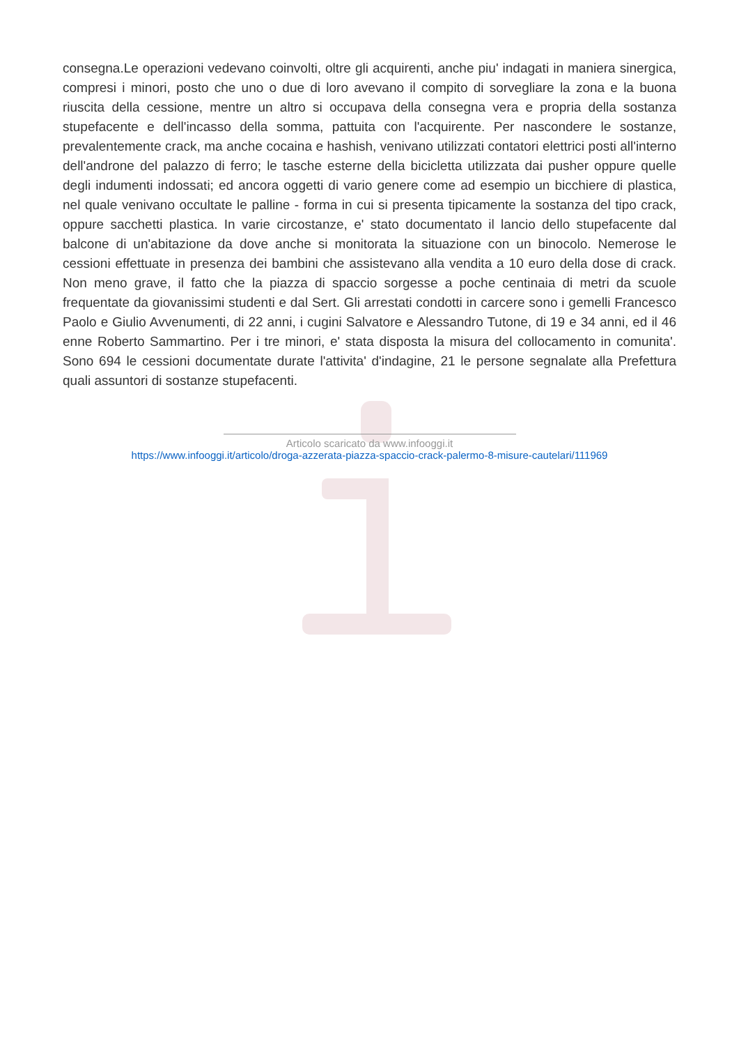consegna.Le operazioni vedevano coinvolti, oltre gli acquirenti, anche piu' indagati in maniera sinergica, compresi i minori, posto che uno o due di loro avevano il compito di sorvegliare la zona e la buona riuscita della cessione, mentre un altro si occupava della consegna vera e propria della sostanza stupefacente e dell'incasso della somma, pattuita con l'acquirente. Per nascondere le sostanze, prevalentemente crack, ma anche cocaina e hashish, venivano utilizzati contatori elettrici posti all'interno dell'androne del palazzo di ferro; le tasche esterne della bicicletta utilizzata dai pusher oppure quelle degli indumenti indossati; ed ancora oggetti di vario genere come ad esempio un bicchiere di plastica, nel quale venivano occultate le palline - forma in cui si presenta tipicamente la sostanza del tipo crack, oppure sacchetti plastica. In varie circostanze, e' stato documentato il lancio dello stupefacente dal balcone di un'abitazione da dove anche si monitorata la situazione con un binocolo. Nemerose le cessioni effettuate in presenza dei bambini che assistevano alla vendita a 10 euro della dose di crack. Non meno grave, il fatto che la piazza di spaccio sorgesse a poche centinaia di metri da scuole frequentate da giovanissimi studenti e dal Sert. Gli arrestati condotti in carcere sono i gemelli Francesco Paolo e Giulio Avvenumenti, di 22 anni, i cugini Salvatore e Alessandro Tutone, di 19 e 34 anni, ed il 46 enne Roberto Sammartino. Per i tre minori, e' stata disposta la misura del collocamento in comunita'. Sono 694 le cessioni documentate durate l'attivita' d'indagine, 21 le persone segnalate alla Prefettura quali assuntori di sostanze stupefacenti.
Articolo scaricato da www.infooggi.it
https://www.infooggi.it/articolo/droga-azzerata-piazza-spaccio-crack-palermo-8-misure-cautelari/111969